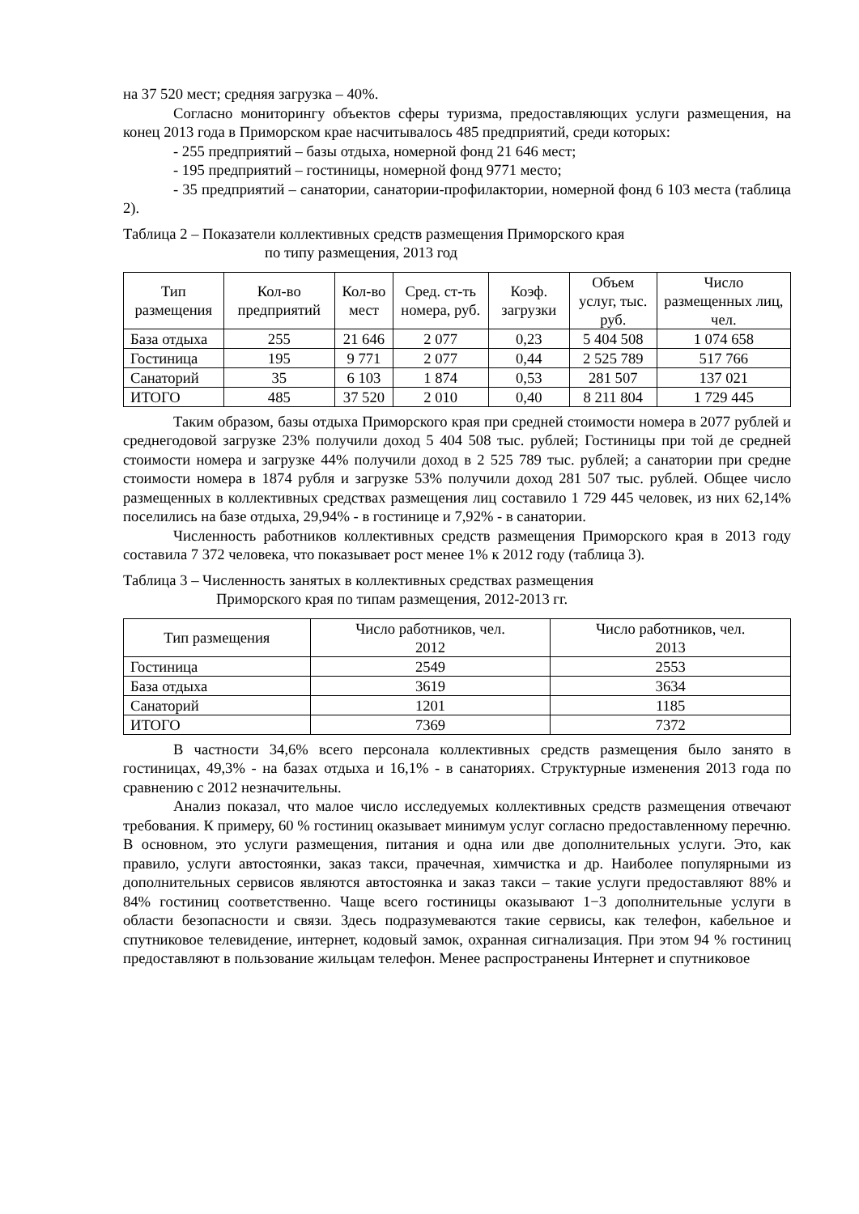на 37 520 мест; средняя загрузка – 40%.
Согласно мониторингу объектов сферы туризма, предоставляющих услуги размещения, на конец 2013 года в Приморском крае насчитывалось 485 предприятий, среди которых:
- 255 предприятий – базы отдыха, номерной фонд 21 646 мест;
- 195 предприятий – гостиницы, номерной фонд 9771 место;
- 35 предприятий – санатории, санатории-профилактории, номерной фонд 6 103 места (таблица 2).
Таблица 2 – Показатели коллективных средств размещения Приморского края
по типу размещения, 2013 год
| Тип размещения | Кол-во предприятий | Кол-во мест | Сред. ст-ть номера, руб. | Коэф. загрузки | Объем услуг, тыс. руб. | Число размещенных лиц, чел. |
| --- | --- | --- | --- | --- | --- | --- |
| База отдыха | 255 | 21 646 | 2 077 | 0,23 | 5 404 508 | 1 074 658 |
| Гостиница | 195 | 9 771 | 2 077 | 0,44 | 2 525 789 | 517 766 |
| Санаторий | 35 | 6 103 | 1 874 | 0,53 | 281 507 | 137 021 |
| ИТОГО | 485 | 37 520 | 2 010 | 0,40 | 8 211 804 | 1 729 445 |
Таким образом, базы отдыха Приморского края при средней стоимости номера в 2077 рублей и среднегодовой загрузке 23% получили доход 5 404 508 тыс. рублей; Гостиницы при той де средней стоимости номера и загрузке 44% получили доход в 2 525 789 тыс. рублей; а санатории при средне стоимости номера в 1874 рубля и загрузке 53% получили доход 281 507 тыс. рублей. Общее число размещенных в коллективных средствах размещения лиц составило 1 729 445 человек, из них 62,14% поселились на базе отдыха, 29,94% - в гостинице и 7,92% - в санатории.
Численность работников коллективных средств размещения Приморского края в 2013 году составила 7 372 человека, что показывает рост менее 1% к 2012 году (таблица 3).
Таблица 3 – Численность занятых в коллективных средствах размещения
Приморского края по типам размещения, 2012-2013 гг.
| Тип размещения | Число работников, чел. 2012 | Число работников, чел. 2013 |
| --- | --- | --- |
| Гостиница | 2549 | 2553 |
| База отдыха | 3619 | 3634 |
| Санаторий | 1201 | 1185 |
| ИТОГО | 7369 | 7372 |
В частности 34,6% всего персонала коллективных средств размещения было занято в гостиницах, 49,3% - на базах отдыха и 16,1% - в санаториях. Структурные изменения 2013 года по сравнению с 2012 незначительны.
Анализ показал, что малое число исследуемых коллективных средств размещения отвечают требования. К примеру, 60 % гостиниц оказывает минимум услуг согласно предоставленному перечню. В основном, это услуги размещения, питания и одна или две дополнительных услуги. Это, как правило, услуги автостоянки, заказ такси, прачечная, химчистка и др. Наиболее популярными из дополнительных сервисов являются автостоянка и заказ такси – такие услуги предоставляют 88% и 84% гостиниц соответственно. Чаще всего гостиницы оказывают 1−3 дополнительные услуги в области безопасности и связи. Здесь подразумеваются такие сервисы, как телефон, кабельное и спутниковое телевидение, интернет, кодовый замок, охранная сигнализация. При этом 94 % гостиниц предоставляют в пользование жильцам телефон. Менее распространены Интернет и спутниковое